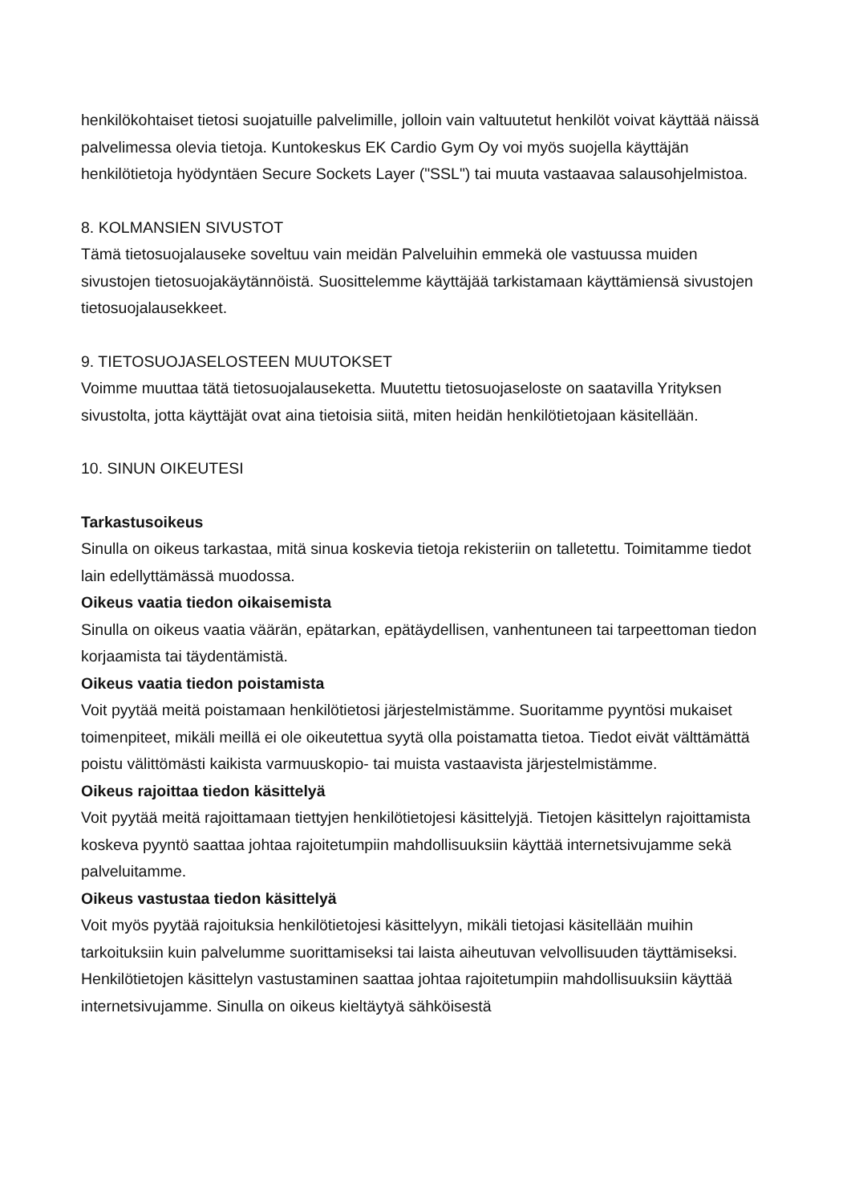henkilökohtaiset tietosi suojatuille palvelimille, jolloin vain valtuutetut henkilöt voivat käyttää näissä palvelimessa olevia tietoja. Kuntokeskus EK Cardio Gym Oy voi myös suojella käyttäjän henkilötietoja hyödyntäen Secure Sockets Layer ("SSL") tai muuta vastaavaa salausohjelmistoa.
8. KOLMANSIEN SIVUSTOT
Tämä tietosuojalauseke soveltuu vain meidän Palveluihin emmekä ole vastuussa muiden sivustojen tietosuojakäytännöistä. Suosittelemme käyttäjää tarkistamaan käyttämiensä sivustojen tietosuojalausekkeet.
9. TIETOSUOJASELOSTEEN MUUTOKSET
Voimme muuttaa tätä tietosuojalauseketta. Muutettu tietosuojaseloste on saatavilla Yrityksen sivustolta, jotta käyttäjät ovat aina tietoisia siitä, miten heidän henkilötietojaan käsitellään.
10. SINUN OIKEUTESI
Tarkastusoikeus
Sinulla on oikeus tarkastaa, mitä sinua koskevia tietoja rekisteriin on talletettu. Toimitamme tiedot lain edellyttämässä muodossa.
Oikeus vaatia tiedon oikaisemista
Sinulla on oikeus vaatia väärän, epätarkan, epätäydellisen, vanhentuneen tai tarpeettoman tiedon korjaamista tai täydentämistä.
Oikeus vaatia tiedon poistamista
Voit pyytää meitä poistamaan henkilötietosi järjestelmistämme. Suoritamme pyyntösi mukaiset toimenpiteet, mikäli meillä ei ole oikeutettua syytä olla poistamatta tietoa. Tiedot eivät välttämättä poistu välittömästi kaikista varmuuskopio- tai muista vastaavista järjestelmistämme.
Oikeus rajoittaa tiedon käsittelyä
Voit pyytää meitä rajoittamaan tiettyjen henkilötietojesi käsittelyjä. Tietojen käsittelyn rajoittamista koskeva pyyntö saattaa johtaa rajoitetumpiin mahdollisuuksiin käyttää internetsivujamme sekä palveluitamme.
Oikeus vastustaa tiedon käsittelyä
Voit myös pyytää rajoituksia henkilötietojesi käsittelyyn, mikäli tietojasi käsitellään muihin tarkoituksiin kuin palvelumme suorittamiseksi tai laista aiheutuvan velvollisuuden täyttämiseksi. Henkilötietojen käsittelyn vastustaminen saattaa johtaa rajoitetumpiin mahdollisuuksiin käyttää internetsivujamme. Sinulla on oikeus kieltäytyä sähköisestä